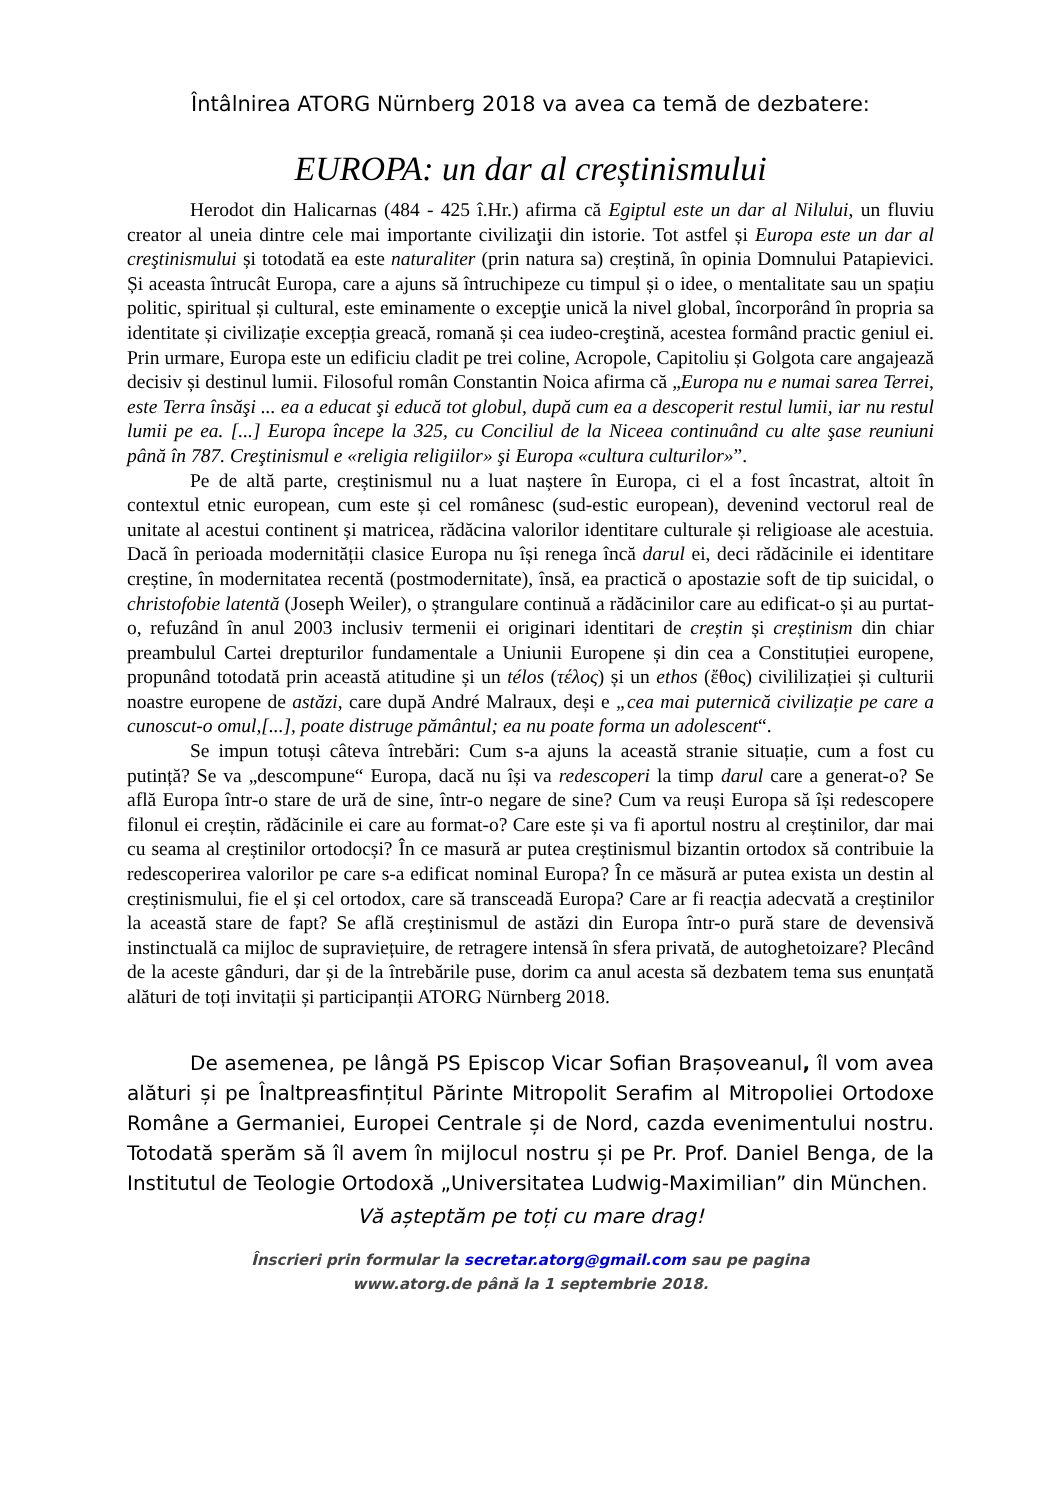Întâlnirea ATORG Nürnberg 2018 va avea ca temă de dezbatere:
EUROPA: un dar al creștinismului
Herodot din Halicarnas (484 - 425 î.Hr.) afirma că Egiptul este un dar al Nilului, un fluviu creator al uneia dintre cele mai importante civilizaţii din istorie. Tot astfel și Europa este un dar al creştinismului și totodată ea este naturaliter (prin natura sa) creștină, în opinia Domnului Patapievici. Și aceasta întrucât Europa, care a ajuns să întruchipeze cu timpul și o idee, o mentalitate sau un spațiu politic, spiritual și cultural, este eminamente o excepţie unică la nivel global, încorporând în propria sa identitate și civilizație excepția greacă, romană și cea iudeo-creştină, acestea formând practic geniul ei. Prin urmare, Europa este un edificiu cladit pe trei coline, Acropole, Capitoliu și Golgota care angajează decisiv și destinul lumii. Filosoful român Constantin Noica afirma că „Europa nu e numai sarea Terrei, este Terra însăşi ... ea a educat şi educă tot globul, după cum ea a descoperit restul lumii, iar nu restul lumii pe ea. [...] Europa începe la 325, cu Conciliul de la Niceea continuând cu alte şase reuniuni până în 787. Creştinismul e «religia religiilor» şi Europa «cultura culturilor»”.
Pe de altă parte, creștinismul nu a luat naștere în Europa, ci el a fost încastrat, altoit în contextul etnic european, cum este și cel românesc (sud-estic european), devenind vectorul real de unitate al acestui continent și matricea, rădăcina valorilor identitare culturale și religioase ale acestuia. Dacă în perioada modernității clasice Europa nu își renega încă darul ei, deci rădăcinile ei identitare creștine, în modernitatea recentă (postmodernitate), însă, ea practică o apostazie soft de tip suicidal, o christofobie latentă (Joseph Weiler), o ștrangulare continuă a rădăcinilor care au edificat-o și au purtat-o, refuzând în anul 2003 inclusiv termenii ei originari identitari de creștin și creștinism din chiar preambulul Cartei drepturilor fundamentale a Uniunii Europene și din cea a Constituției europene, propunând totodată prin această atitudine și un télos (τέλος) și un ethos (ἔθος) civililizației și culturii noastre europene de astăzi, care după André Malraux, deși e „cea mai puternică civilizație pe care a cunoscut-o omul,[...], poate distruge pământul; ea nu poate forma un adolescent“.
Se impun totuși câteva întrebări: Cum s-a ajuns la această stranie situație, cum a fost cu putință? Se va „descompune“ Europa, dacă nu își va redescoperi la timp darul care a generat-o? Se află Europa într-o stare de ură de sine, într-o negare de sine? Cum va reuși Europa să își redescopere filonul ei creștin, rădăcinile ei care au format-o? Care este și va fi aportul nostru al creștinilor, dar mai cu seama al creștinilor ortodocși? În ce masură ar putea creștinismul bizantin ortodox să contribuie la redescoperirea valorilor pe care s-a edificat nominal Europa? În ce măsură ar putea exista un destin al creștinismului, fie el și cel ortodox, care să transceadă Europa? Care ar fi reacția adecvată a creștinilor la această stare de fapt? Se află creștinismul de astăzi din Europa într-o pură stare de devensivă instinctuală ca mijloc de supraviețuire, de retragere intensă în sfera privată, de autoghetoizare? Plecând de la aceste gânduri, dar și de la întrebările puse, dorim ca anul acesta să dezbatem tema sus enunțată alături de toți invitații și participanții ATORG Nürnberg 2018.
De asemenea, pe lângă PS Episcop Vicar Sofian Brașoveanul, îl vom avea alături și pe Înaltpreasfințitul Părinte Mitropolit Serafim al Mitropoliei Ortodoxe Române a Germaniei, Europei Centrale și de Nord, cazda evenimentului nostru. Totodată sperăm să îl avem în mijlocul nostru și pe Pr. Prof. Daniel Benga, de la Institutul de Teologie Ortodoxă „Universitatea Ludwig-Maximilian” din München.
Vă așteptăm pe toți cu mare drag!
Înscrieri prin formular la secretar.atorg@gmail.com sau pe pagina
www.atorg.de până la 1 septembrie 2018.